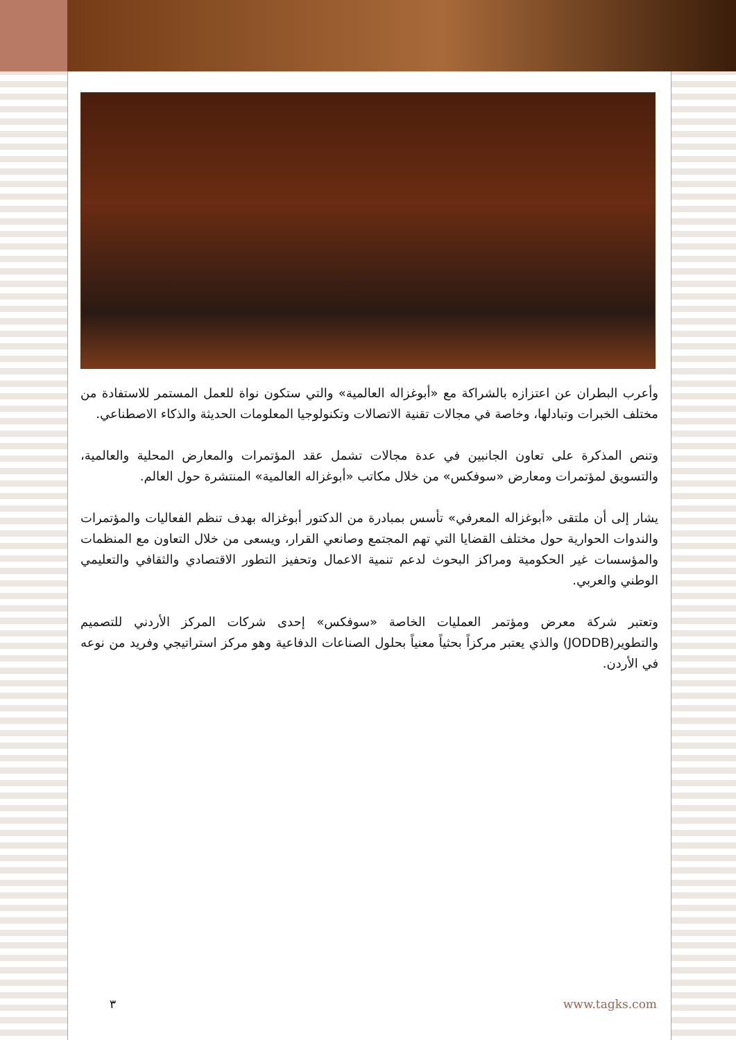وأعرب البطران عن اعتزازه بالشراكة مع «أبوغزاله العالمية» والتي ستكون نواة للعمل المستمر للاستفادة من مختلف الخبرات وتبادلها، وخاصة في مجالات تقنية الاتصالات وتكنولوجيا المعلومات الحديثة والذكاء الاصطناعي.
وتنص المذكرة على تعاون الجانبين في عدة مجالات تشمل عقد المؤتمرات والمعارض المحلية والعالمية، والتسويق لمؤتمرات ومعارض «سوفكس» من خلال مكاتب «أبوغزاله العالمية» المنتشرة حول العالم.
يشار إلى أن ملتقى «أبوغزاله المعرفي» تأسس بمبادرة من الدكتور أبوغزاله بهدف تنظم الفعاليات والمؤتمرات والندوات الحوارية حول مختلف القضايا التي تهم المجتمع وصانعي القرار، ويسعى من خلال التعاون مع المنظمات والمؤسسات غير الحكومية ومراكز البحوث لدعم تنمية الاعمال وتحفيز التطور الاقتصادي والثقافي والتعليمي الوطني والعربي.
وتعتبر شركة معرض ومؤتمر العمليات الخاصة «سوفكس» إحدى شركات المركز الأردني للتصميم والتطوير(JODDB) والذي يعتبر مركزاً بحثياً معنياً بحلول الصناعات الدفاعية وهو مركز استراتيجي وفريد من نوعه في الأردن.
٣ www.tagks.com